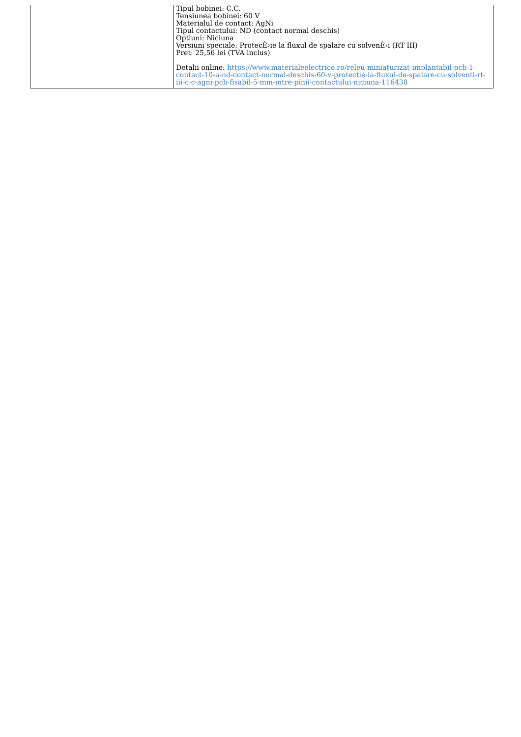| | Tipul bobinei: C.C. Tensiunea bobinei: 60 V Materialul de contact: AgNi Tipul contactului: ND (contact normal deschis) Optiuni: Niciuna Versiuni speciale: ProtecÈ›ie la fluxul de spalare cu solvenÈ›i (RT III) Pret: 25,56 lei (TVA inclus) Detalii online: https://www.materialeelectrice.ro/releu-miniaturizat-implantabil-pcb-1-contact-10-a-nd-contact-normal-deschis-60-v-protectie-la-fluxul-de-spalare-cu-solventi-rt-iii-c-c-agni-pcb-fisabil-5-mm-intre-pinii-contactului-niciuna-116438 |